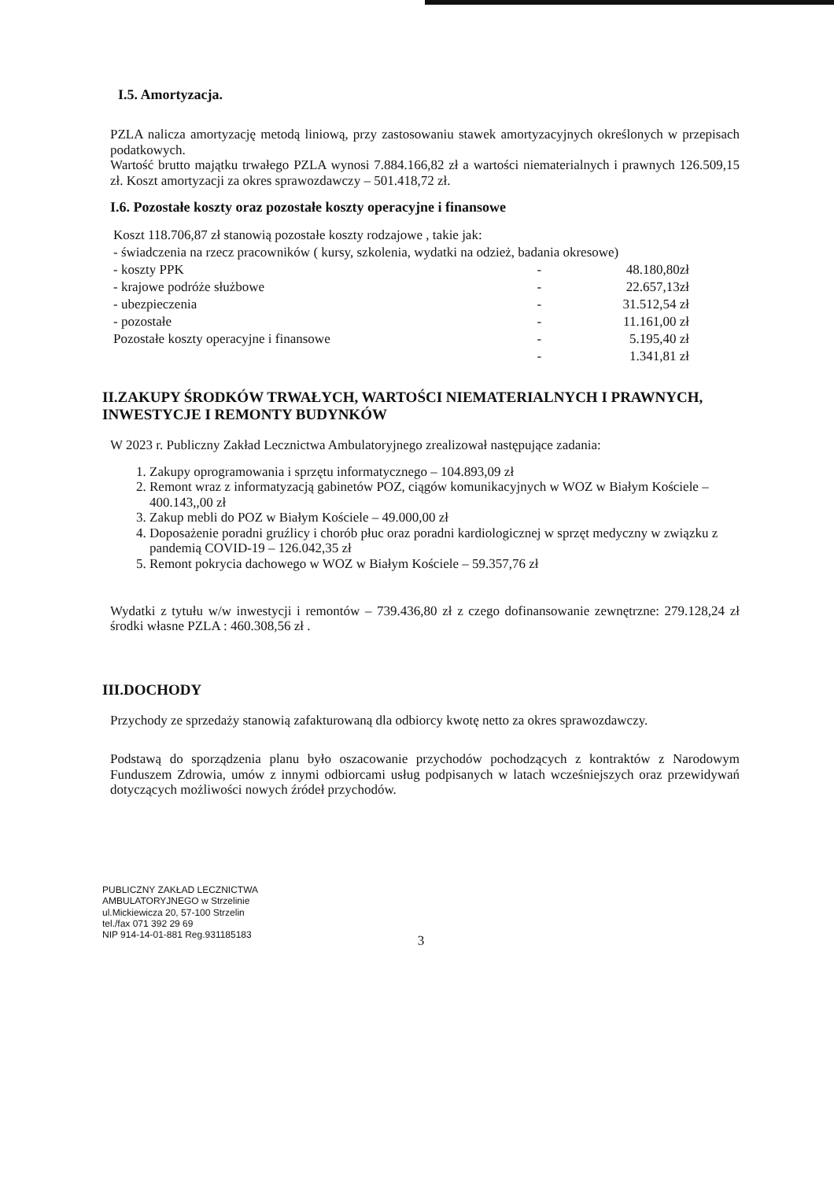I.5. Amortyzacja.
PZLA nalicza amortyzację metodą liniową, przy zastosowaniu stawek amortyzacyjnych określonych w przepisach podatkowych.
Wartość brutto majątku trwałego PZLA wynosi 7.884.166,82 zł a wartości niematerialnych i prawnych 126.509,15 zł. Koszt amortyzacji za okres sprawozdawczy – 501.418,72 zł.
I.6. Pozostałe koszty oraz pozostałe koszty operacyjne i finansowe
| Koszt 118.706,87 zł stanowią pozostałe koszty rodzajowe , takie jak: | | |
| - świadczenia na rzecz pracowników ( kursy, szkolenia, wydatki na odzież, badania okresowe) | | |
| - koszty PPK | - | 48.180,80zł |
| - krajowe podróże służbowe | - | 22.657,13zł |
| - ubezpieczenia | - | 31.512,54 zł |
| - pozostałe | - | 11.161,00 zł |
| Pozostałe koszty operacyjne i finansowe | - | 5.195,40 zł |
| | - | 1.341,81 zł |
II.ZAKUPY ŚRODKÓW TRWAŁYCH, WARTOŚCI NIEMATERIALNYCH I PRAWNYCH, INWESTYCJE I REMONTY BUDYNKÓW
W 2023 r. Publiczny Zakład Lecznictwa Ambulatoryjnego zrealizował następujące zadania:
1. Zakupy oprogramowania i sprzętu informatycznego – 104.893,09 zł
2. Remont wraz z informatyzacją gabinetów POZ, ciągów komunikacyjnych w WOZ w Białym Kościele – 400.143,,00 zł
3. Zakup mebli do POZ w Białym Kościele – 49.000,00 zł
4. Doposażenie poradni gruźlicy i chorób płuc oraz poradni kardiologicznej w sprzęt medyczny w związku z pandemią COVID-19 – 126.042,35 zł
5. Remont pokrycia dachowego w WOZ w Białym Kościele – 59.357,76 zł
Wydatki z tytułu w/w inwestycji i remontów – 739.436,80 zł z czego dofinansowanie zewnętrzne: 279.128,24 zł środki własne PZLA : 460.308,56 zł .
III.DOCHODY
Przychody ze sprzedaży stanowią zafakturowaną dla odbiorcy kwotę netto za okres sprawozdawczy.
Podstawą do sporządzenia planu było oszacowanie przychodów pochodzących z kontraktów z Narodowym Funduszem Zdrowia, umów z innymi odbiorcami usług podpisanych w latach wcześniejszych oraz przewidywań dotyczących możliwości nowych źródeł przychodów.
PUBLICZNY ZAKŁAD LECZNICTWA
AMBULATORYJNEGO w Strzelinie
ul.Mickiewicza 20, 57-100 Strzelin
tel./fax 071 392 29 69
NIP 914-14-01-881 Reg.931185183
3